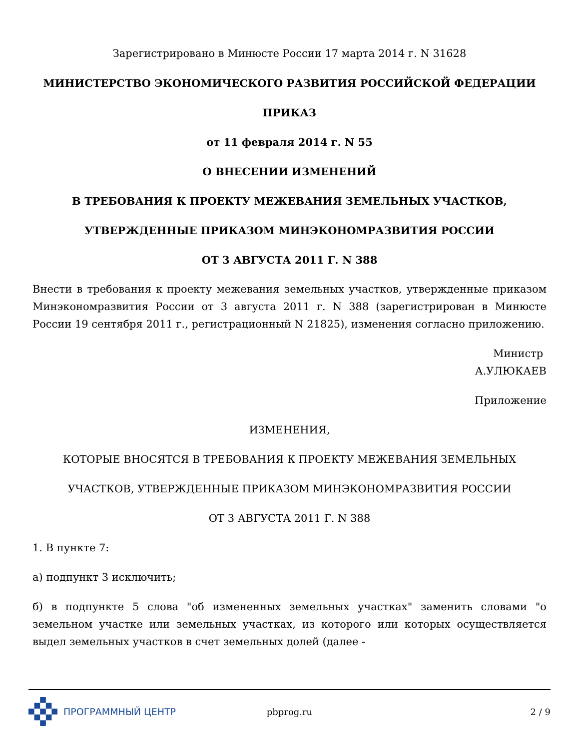Зарегистрировано в Минюсте России 17 марта 2014 г. N 31628
МИНИСТЕРСТВО ЭКОНОМИЧЕСКОГО РАЗВИТИЯ РОССИЙСКОЙ ФЕДЕРАЦИИ
ПРИКАЗ
от 11 февраля 2014 г. N 55
О ВНЕСЕНИИ ИЗМЕНЕНИЙ
В ТРЕБОВАНИЯ К ПРОЕКТУ МЕЖЕВАНИЯ ЗЕМЕЛЬНЫХ УЧАСТКОВ,
УТВЕРЖДЕННЫЕ ПРИКАЗОМ МИНЭКОНОМРАЗВИТИЯ РОССИИ
ОТ 3 АВГУСТА 2011 Г. N 388
Внести в требования к проекту межевания земельных участков, утвержденные приказом Минэкономразвития России от 3 августа 2011 г. N 388 (зарегистрирован в Минюсте России 19 сентября 2011 г., регистрационный N 21825), изменения согласно приложению.
Министр
А.УЛЮКАЕВ
Приложение
ИЗМЕНЕНИЯ,
КОТОРЫЕ ВНОСЯТСЯ В ТРЕБОВАНИЯ К ПРОЕКТУ МЕЖЕВАНИЯ ЗЕМЕЛЬНЫХ
УЧАСТКОВ, УТВЕРЖДЕННЫЕ ПРИКАЗОМ МИНЭКОНОМРАЗВИТИЯ РОССИИ
ОТ 3 АВГУСТА 2011 Г. N 388
1. В пункте 7:
а) подпункт 3 исключить;
б) в подпункте 5 слова "об измененных земельных участках" заменить словами "о земельном участке или земельных участках, из которого или которых осуществляется выдел земельных участков в счет земельных долей (далее -
ПРОГРАММНЫЙ ЦЕНТР pbprog.ru 2 / 9